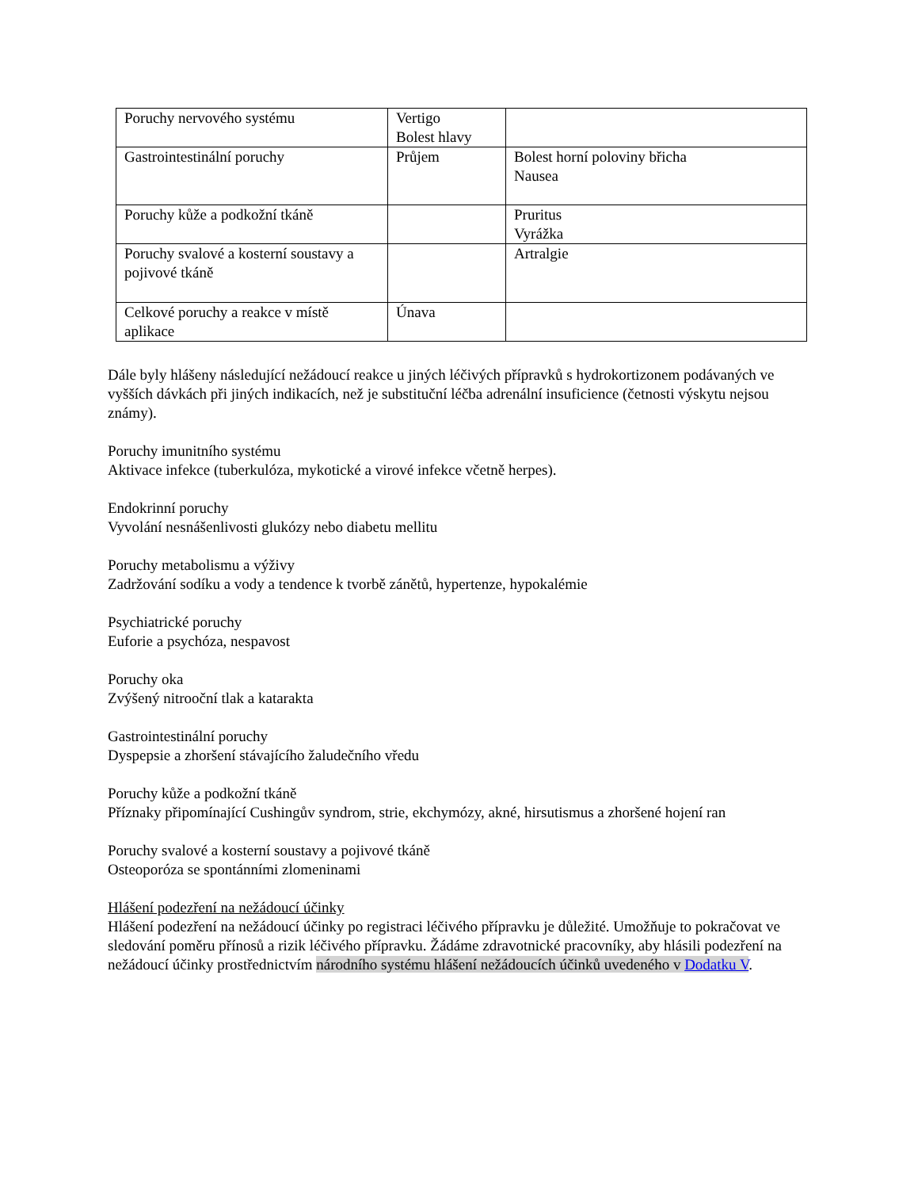| Poruchy nervového systému | Vertigo Bolest hlavy | |
| Gastrointestinální poruchy | Průjem | Bolest horní poloviny břicha Nausea |
| Poruchy kůže a podkožní tkáně | | Pruritus Vyrážka |
| Poruchy svalové a kosterní soustavy a pojivové tkáně | | Artralgie |
| Celkové poruchy a reakce v místě aplikace | Únava | |
Dále byly hlášeny následující nežádoucí reakce u jiných léčivých přípravků s hydrokortizonem podávaných ve vyšších dávkách při jiných indikacích, než je substituční léčba adrenální insuficience (četnosti výskytu nejsou známy).
Poruchy imunitního systému
Aktivace infekce (tuberkulóza, mykotické a virové infekce včetně herpes).
Endokrinní poruchy
Vyvolání nesnášenlivosti glukózy nebo diabetu mellitu
Poruchy metabolismu a výživy
Zadržování sodíku a vody a tendence k tvorbě zánětů, hypertenze, hypokalémie
Psychiatrické poruchy
Euforie a psychóza, nespavost
Poruchy oka
Zvýšený nitrooční tlak a katarakta
Gastrointestinální poruchy
Dyspepsie a zhoršení stávajícího žaludečního vředu
Poruchy kůže a podkožní tkáně
Příznaky připomínající Cushingův syndrom, strie, ekchymózy, akné, hirsutismus a zhoršené hojení ran
Poruchy svalové a kosterní soustavy a pojivové tkáně
Osteoporóza se spontánními zlomeninami
Hlášení podezření na nežádoucí účinky
Hlášení podezření na nežádoucí účinky po registraci léčivého přípravku je důležité. Umožňuje to pokračovat ve sledování poměru přínosů a rizik léčivého přípravku. Žádáme zdravotnické pracovníky, aby hlásili podezření na nežádoucí účinky prostřednictvím národního systému hlášení nežádoucích účinků uvedeného v Dodatku V.